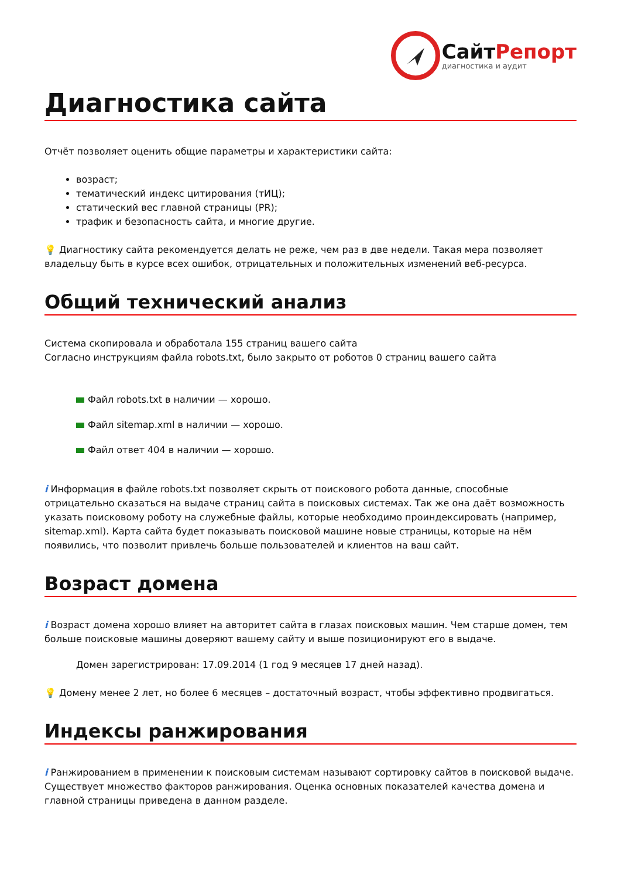СайтРепорт
диагностика и аудит
Диагностика сайта
Отчёт позволяет оценить общие параметры и характеристики сайта:
возраст;
тематический индекс цитирования (тИЦ);
статический вес главной страницы (PR);
трафик и безопасность сайта, и многие другие.
💡 Диагностику сайта рекомендуется делать не реже, чем раз в две недели. Такая мера позволяет владельцу быть в курсе всех ошибок, отрицательных и положительных изменений веб-ресурса.
Общий технический анализ
Система скопировала и обработала 155 страниц вашего сайта
Согласно инструкциям файла robots.txt, было закрыто от роботов 0 страниц вашего сайта
Файл robots.txt в наличии — хорошо.
Файл sitemap.xml в наличии — хорошо.
Файл ответ 404 в наличии — хорошо.
i Информация в файле robots.txt позволяет скрыть от поискового робота данные, способные отрицательно сказаться на выдаче страниц сайта в поисковых системах. Так же она даёт возможность указать поисковому роботу на служебные файлы, которые необходимо проиндексировать (например, sitemap.xml). Карта сайта будет показывать поисковой машине новые страницы, которые на нём появились, что позволит привлечь больше пользователей и клиентов на ваш сайт.
Возраст домена
i Возраст домена хорошо влияет на авторитет сайта в глазах поисковых машин. Чем старше домен, тем больше поисковые машины доверяют вашему сайту и выше позиционируют его в выдаче.
Домен зарегистрирован: 17.09.2014 (1 год 9 месяцев 17 дней назад).
💡 Домену менее 2 лет, но более 6 месяцев – достаточный возраст, чтобы эффективно продвигаться.
Индексы ранжирования
i Ранжированием в применении к поисковым системам называют сортировку сайтов в поисковой выдаче. Существует множество факторов ранжирования. Оценка основных показателей качества домена и главной страницы приведена в данном разделе.